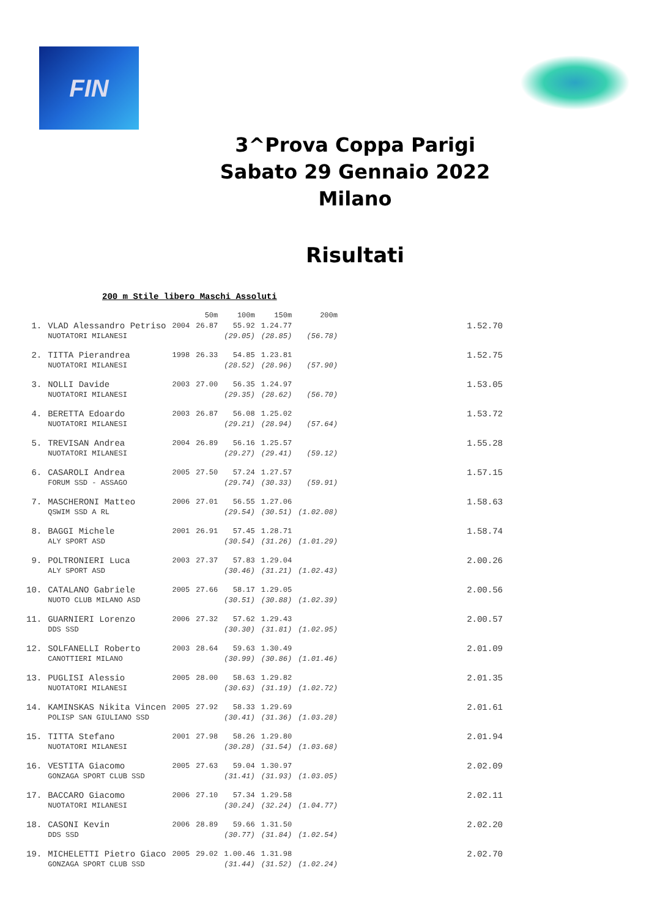FIN
3^Prova Coppa Parigi
Sabato 29 Gennaio 2022
Milano
Risultati
200 m Stile libero Maschi Assoluti
| | | | 50m | 100m | 150m | 200m | |
| --- | --- | --- | --- | --- | --- | --- | --- |
| 1. | VLAD Alessandro Petriso | 2004 | 26.87 | 55.92 | 1.24.77 | | 1.52.70 |
| | NUOTATORI MILANESI | | | (29.05) | (28.85) | (56.78) | |
| 2. | TITTA Pierandrea | 1998 | 26.33 | 54.85 | 1.23.81 | | 1.52.75 |
| | NUOTATORI MILANESI | | | (28.52) | (28.96) | (57.90) | |
| 3. | NOLLI Davide | 2003 | 27.00 | 56.35 | 1.24.97 | | 1.53.05 |
| | NUOTATORI MILANESI | | | (29.35) | (28.62) | (56.70) | |
| 4. | BERETTA Edoardo | 2003 | 26.87 | 56.08 | 1.25.02 | | 1.53.72 |
| | NUOTATORI MILANESI | | | (29.21) | (28.94) | (57.64) | |
| 5. | TREVISAN Andrea | 2004 | 26.89 | 56.16 | 1.25.57 | | 1.55.28 |
| | NUOTATORI MILANESI | | | (29.27) | (29.41) | (59.12) | |
| 6. | CASAROLI Andrea | 2005 | 27.50 | 57.24 | 1.27.57 | | 1.57.15 |
| | FORUM SSD - ASSAGO | | | (29.74) | (30.33) | (59.91) | |
| 7. | MASCHERONI Matteo | 2006 | 27.01 | 56.55 | 1.27.06 | | 1.58.63 |
| | QSWIM SSD A RL | | | (29.54) | (30.51) | (1.02.08) | |
| 8. | BAGGI Michele | 2001 | 26.91 | 57.45 | 1.28.71 | | 1.58.74 |
| | ALY SPORT ASD | | | (30.54) | (31.26) | (1.01.29) | |
| 9. | POLTRONIERI Luca | 2003 | 27.37 | 57.83 | 1.29.04 | | 2.00.26 |
| | ALY SPORT ASD | | | (30.46) | (31.21) | (1.02.43) | |
| 10. | CATALANO Gabriele | 2005 | 27.66 | 58.17 | 1.29.05 | | 2.00.56 |
| | NUOTO CLUB MILANO ASD | | | (30.51) | (30.88) | (1.02.39) | |
| 11. | GUARNIERI Lorenzo | 2006 | 27.32 | 57.62 | 1.29.43 | | 2.00.57 |
| | DDS SSD | | | (30.30) | (31.81) | (1.02.95) | |
| 12. | SOLFANELLI Roberto | 2003 | 28.64 | 59.63 | 1.30.49 | | 2.01.09 |
| | CANOTTIERI MILANO | | | (30.99) | (30.86) | (1.01.46) | |
| 13. | PUGLISI Alessio | 2005 | 28.00 | 58.63 | 1.29.82 | | 2.01.35 |
| | NUOTATORI MILANESI | | | (30.63) | (31.19) | (1.02.72) | |
| 14. | KAMINSKAS Nikita Vincen | 2005 | 27.92 | 58.33 | 1.29.69 | | 2.01.61 |
| | POLISP SAN GIULIANO SSD | | | (30.41) | (31.36) | (1.03.28) | |
| 15. | TITTA Stefano | 2001 | 27.98 | 58.26 | 1.29.80 | | 2.01.94 |
| | NUOTATORI MILANESI | | | (30.28) | (31.54) | (1.03.68) | |
| 16. | VESTITA Giacomo | 2005 | 27.63 | 59.04 | 1.30.97 | | 2.02.09 |
| | GONZAGA SPORT CLUB SSD | | | (31.41) | (31.93) | (1.03.05) | |
| 17. | BACCARO Giacomo | 2006 | 27.10 | 57.34 | 1.29.58 | | 2.02.11 |
| | NUOTATORI MILANESI | | | (30.24) | (32.24) | (1.04.77) | |
| 18. | CASONI Kevin | 2006 | 28.89 | 59.66 | 1.31.50 | | 2.02.20 |
| | DDS SSD | | | (30.77) | (31.84) | (1.02.54) | |
| 19. | MICHELETTI Pietro Giaco | 2005 | 29.02 | 1.00.46 | 1.31.98 | | 2.02.70 |
| | GONZAGA SPORT CLUB SSD | | | (31.44) | (31.52) | (1.02.24) | |